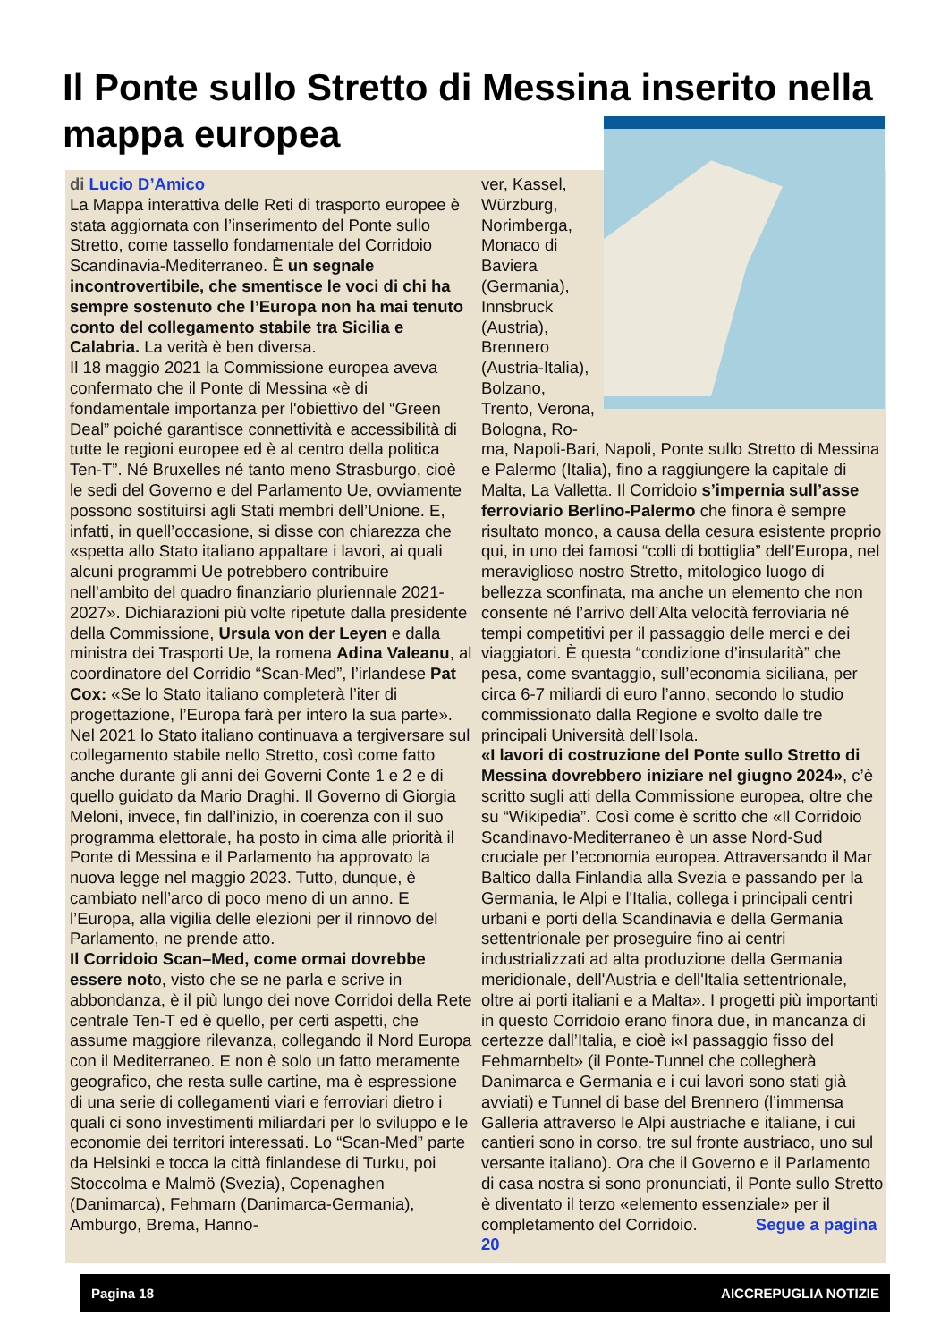Il Ponte sullo Stretto di Messina inserito nella mappa europea
di Lucio D’Amico
La Mappa interattiva delle Reti di trasporto europee è stata aggiornata con l’inserimento del Ponte sullo Stretto, come tassello fondamentale del Corridoio Scandinavia-Mediterraneo. È un segnale incontrovertibile, che smentisce le voci di chi ha sempre sostenuto che l’Europa non ha mai tenuto conto del collegamento stabile tra Sicilia e Calabria. La verità è ben diversa.
Il 18 maggio 2021 la Commissione europea aveva confermato che il Ponte di Messina «è di fondamentale importanza per l'obiettivo del “Green Deal” poiché garantisce connettività e accessibilità di tutte le regioni europee ed è al centro della politica Ten-T”. Né Bruxelles né tanto meno Strasburgo, cioè le sedi del Governo e del Parlamento Ue, ovviamente possono sostituirsi agli Stati membri dell’Unione. E, infatti, in quell’occasione, si disse con chiarezza che «spetta allo Stato italiano appaltare i lavori, ai quali alcuni programmi Ue potrebbero contribuire nell’ambito del quadro finanziario pluriennale 2021-2027». Dichiarazioni più volte ripetute dalla presidente della Commissione, Ursula von der Leyen e dalla ministra dei Trasporti Ue, la romena Adina Valeanu, al coordinatore del Corridio “Scan-Med”, l’irlandese Pat Cox: «Se lo Stato italiano completerà l’iter di progettazione, l’Europa farà per intero la sua parte».
Nel 2021 lo Stato italiano continuava a tergiversare sul collegamento stabile nello Stretto, così come fatto anche durante gli anni dei Governi Conte 1 e 2 e di quello guidato da Mario Draghi. Il Governo di Giorgia Meloni, invece, fin dall’inizio, in coerenza con il suo programma elettorale, ha posto in cima alle priorità il Ponte di Messina e il Parlamento ha approvato la nuova legge nel maggio 2023. Tutto, dunque, è cambiato nell’arco di poco meno di un anno. E l’Europa, alla vigilia delle elezioni per il rinnovo del Parlamento, ne prende atto.
Il Corridoio Scan–Med, come ormai dovrebbe essere noto, visto che se ne parla e scrive in abbondanza, è il più lungo dei nove Corridoi della Rete centrale Ten-T ed è quello, per certi aspetti, che assume maggiore rilevanza, collegando il Nord Europa con il Mediterraneo. E non è solo un fatto meramente geografico, che resta sulle cartine, ma è espressione di una serie di collegamenti viari e ferroviari dietro i quali ci sono investimenti miliardari per lo sviluppo e le economie dei territori interessati. Lo “Scan-Med” parte da Helsinki e tocca la città finlandese di Turku, poi Stoccolma e Malmö (Svezia), Copenaghen (Danimarca), Fehmarn (Danimarca-Germania), Amburgo, Brema, Hanno-
ver, Kassel, Würzburg, Norimberga, Monaco di Baviera (Germania), Innsbruck (Austria), Brennero (Austria-Italia), Bolzano, Trento, Verona, Bologna, Ro-
ma, Napoli-Bari, Napoli, Ponte sullo Stretto di Messina e Palermo (Italia), fino a raggiungere la capitale di Malta, La Valletta. Il Corridoio s’impernia sull’asse ferroviario Berlino-Palermo che finora è sempre risultato monco, a causa della cesura esistente proprio qui, in uno dei famosi “colli di bottiglia” dell’Europa, nel meraviglioso nostro Stretto, mitologico luogo di bellezza sconfinata, ma anche un elemento che non consente né l’arrivo dell’Alta velocità ferroviaria né tempi competitivi per il passaggio delle merci e dei viaggiatori. È questa “condizione d’insularità” che pesa, come svantaggio, sull’economia siciliana, per circa 6-7 miliardi di euro l’anno, secondo lo studio commissionato dalla Regione e svolto dalle tre principali Università dell’Isola.
«I lavori di costruzione del Ponte sullo Stretto di Messina dovrebbero iniziare nel giugno 2024», c’è scritto sugli atti della Commissione europea, oltre che su “Wikipedia”. Così come è scritto che «Il Corridoio Scandinavo-Mediterraneo è un asse Nord-Sud cruciale per l’economia europea. Attraversando il Mar Baltico dalla Finlandia alla Svezia e passando per la Germania, le Alpi e l'Italia, collega i principali centri urbani e porti della Scandinavia e della Germania settentrionale per proseguire fino ai centri industrializzati ad alta produzione della Germania meridionale, dell'Austria e dell'Italia settentrionale, oltre ai porti italiani e a Malta». I progetti più importanti in questo Corridoio erano finora due, in mancanza di certezze dall’Italia, e cioè i«I passaggio fisso del Fehmarnbelt» (il Ponte-Tunnel che collegherà Danimarca e Germania e i cui lavori sono stati già avviati) e Tunnel di base del Brennero (l’immensa Galleria attraverso le Alpi austriache e italiane, i cui cantieri sono in corso, tre sul fronte austriaco, uno sul versante italiano). Ora che il Governo e il Parlamento di casa nostra si sono pronunciati, il Ponte sullo Stretto è diventato il terzo «elemento essenziale» per il completamento del Corridoio. Segue a pagina 20
Pagina 18 AICCREPUGLIA NOTIZIE